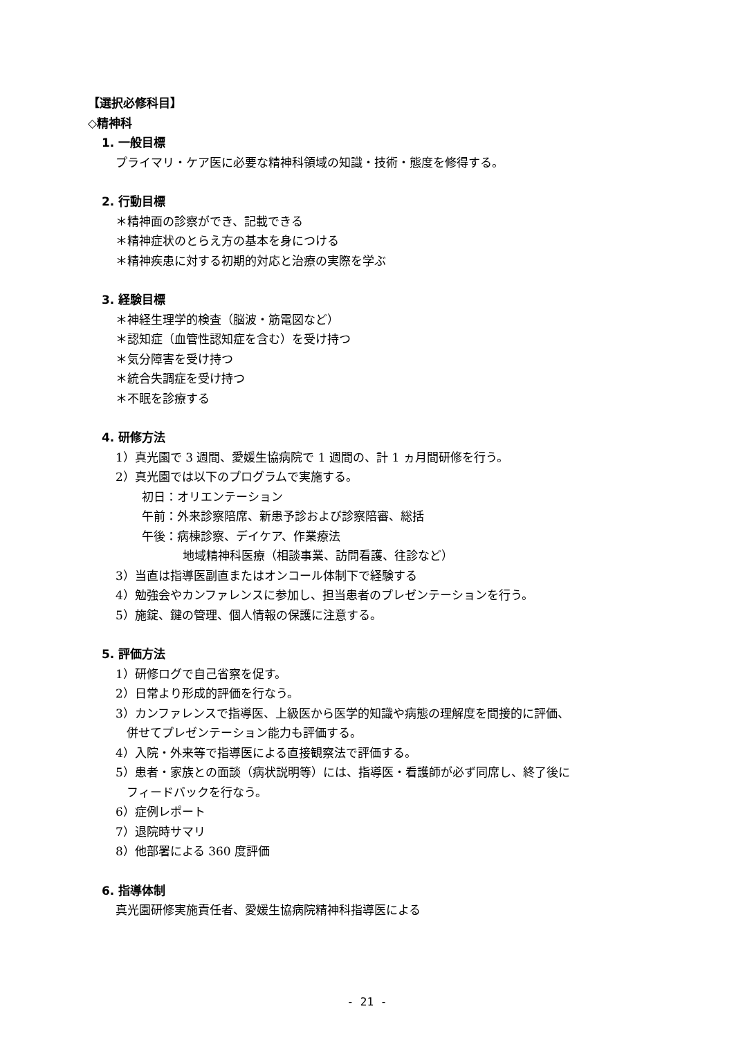【選択必修科目】
◇精神科
1. 一般目標
プライマリ・ケア医に必要な精神科領域の知識・技術・態度を修得する。
2. 行動目標
＊精神面の診察ができ、記載できる
＊精神症状のとらえ方の基本を身につける
＊精神疾患に対する初期的対応と治療の実際を学ぶ
3. 経験目標
＊神経生理学的検査（脳波・筋電図など）
＊認知症（血管性認知症を含む）を受け持つ
＊気分障害を受け持つ
＊統合失調症を受け持つ
＊不眠を診療する
4. 研修方法
1）真光園で 3 週間、愛媛生協病院で 1 週間の、計 1 ヵ月間研修を行う。
2）真光園では以下のプログラムで実施する。
初日：オリエンテーション
午前：外来診察陪席、新患予診および診察陪審、総括
午後：病棟診察、デイケア、作業療法
地域精神科医療（相談事業、訪問看護、往診など）
3）当直は指導医副直またはオンコール体制下で経験する
4）勉強会やカンファレンスに参加し、担当患者のプレゼンテーションを行う。
5）施錠、鍵の管理、個人情報の保護に注意する。
5. 評価方法
1）研修ログで自己省察を促す。
2）日常より形成的評価を行なう。
3）カンファレンスで指導医、上級医から医学的知識や病態の理解度を間接的に評価、
併せてプレゼンテーション能力も評価する。
4）入院・外来等で指導医による直接観察法で評価する。
5）患者・家族との面談（病状説明等）には、指導医・看護師が必ず同席し、終了後に
フィードバックを行なう。
6）症例レポート
7）退院時サマリ
8）他部署による 360 度評価
6. 指導体制
真光園研修実施責任者、愛媛生協病院精神科指導医による
- 21 -